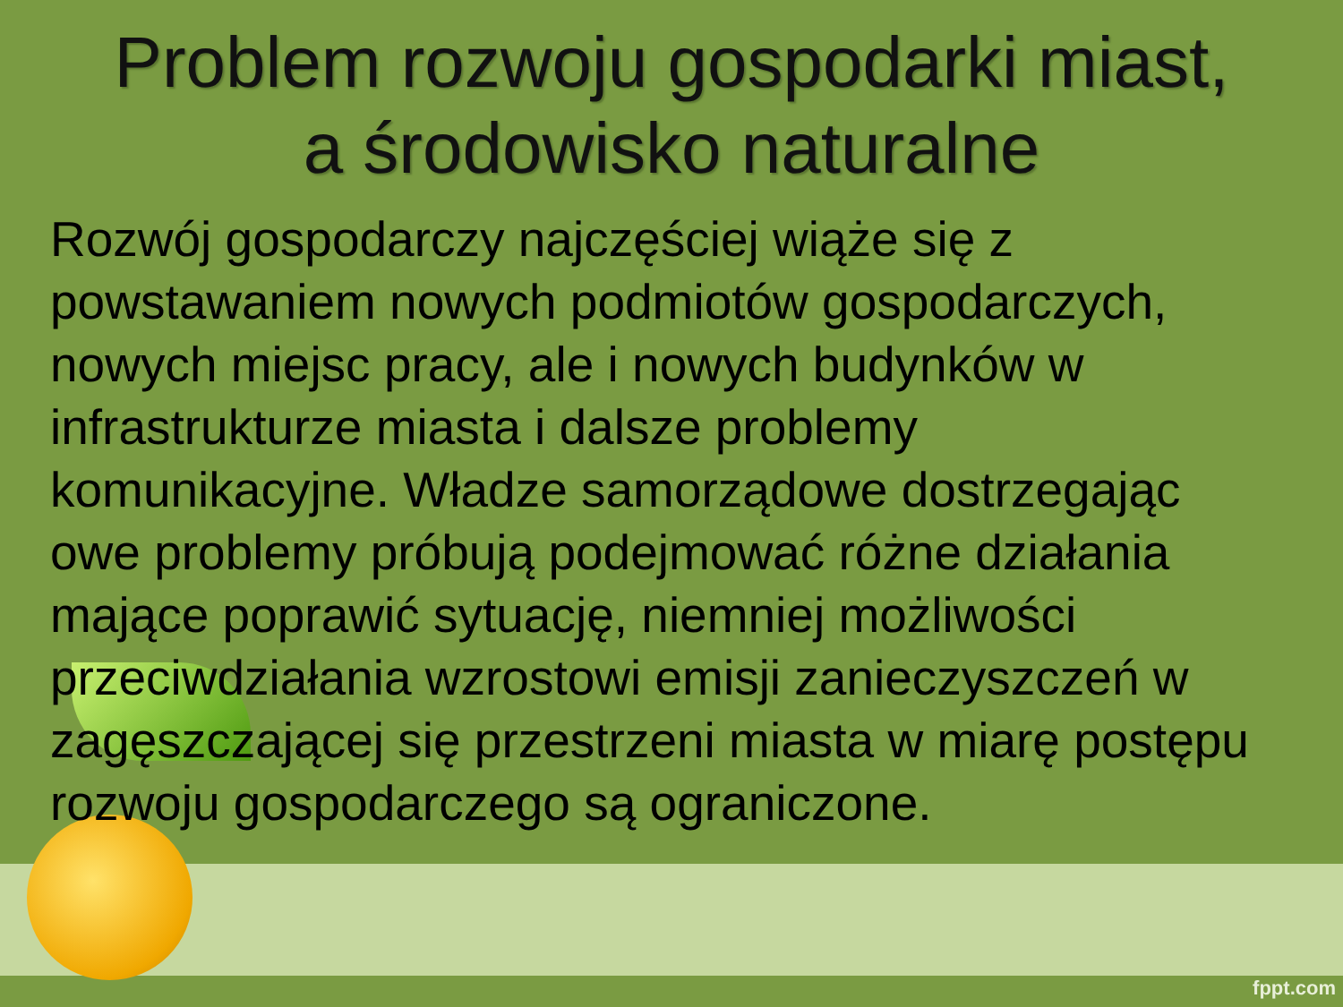Problem rozwoju gospodarki miast,
a środowisko naturalne
Rozwój gospodarczy najczęściej wiąże się z powstawaniem nowych podmiotów gospodarczych, nowych miejsc pracy, ale i nowych budynków w infrastrukturze miasta i dalsze problemy komunikacyjne. Władze samorządowe dostrzegając owe problemy próbują podejmować różne działania mające poprawić sytuację, niemniej możliwości przeciwdziałania wzrostowi emisji zanieczyszczeń w zagęszczającej się przestrzeni miasta w miarę postępu rozwoju gospodarczego są ograniczone.
fppt.com